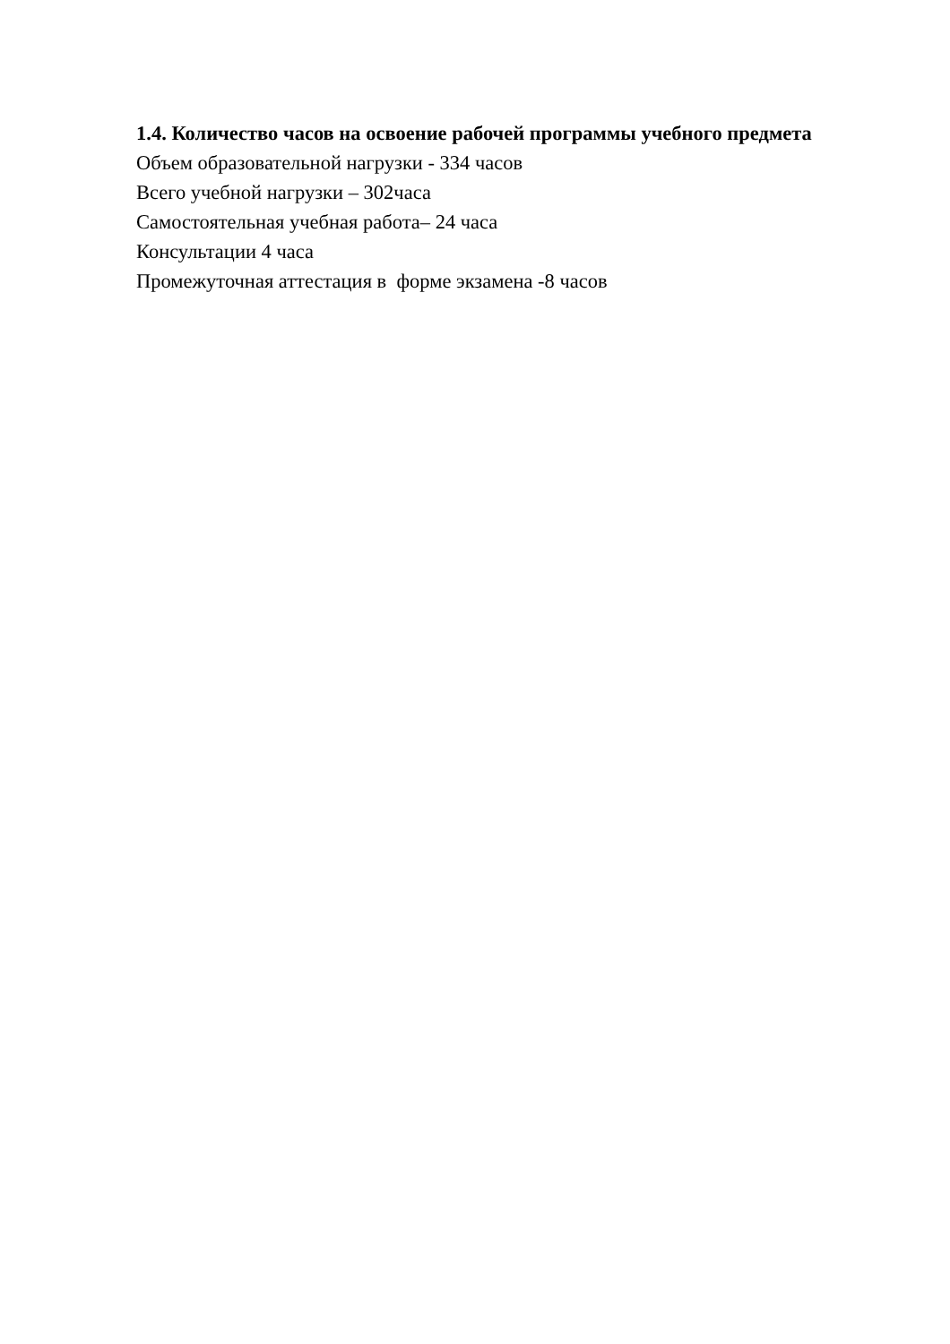1.4. Количество часов на освоение рабочей программы учебного предмета
Объем образовательной нагрузки - 334 часов
Всего учебной нагрузки – 302часа
Самостоятельная учебная работа– 24 часа
Консультации 4 часа
Промежуточная аттестация в форме экзамена -8 часов